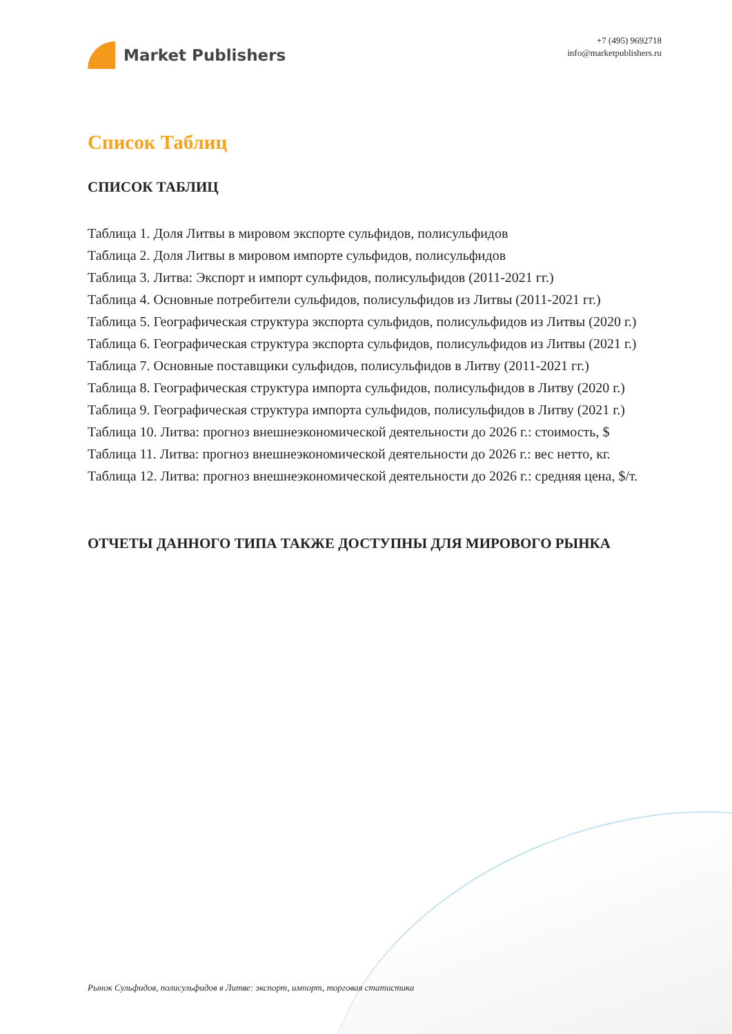Market Publishers
+7 (495) 9692718
info@marketpublishers.ru
Список Таблиц
СПИСОК ТАБЛИЦ
Таблица 1. Доля Литвы в мировом экспорте сульфидов, полисульфидов
Таблица 2. Доля Литвы в мировом импорте сульфидов, полисульфидов
Таблица 3. Литва: Экспорт и импорт сульфидов, полисульфидов (2011-2021 гг.)
Таблица 4. Основные потребители сульфидов, полисульфидов из Литвы (2011-2021 гг.)
Таблица 5. Географическая структура экспорта сульфидов, полисульфидов из Литвы (2020 г.)
Таблица 6. Географическая структура экспорта сульфидов, полисульфидов из Литвы (2021 г.)
Таблица 7. Основные поставщики сульфидов, полисульфидов в Литву (2011-2021 гг.)
Таблица 8. Географическая структура импорта сульфидов, полисульфидов в Литву (2020 г.)
Таблица 9. Географическая структура импорта сульфидов, полисульфидов в Литву (2021 г.)
Таблица 10. Литва: прогноз внешнеэкономической деятельности до 2026 г.: стоимость, $
Таблица 11. Литва: прогноз внешнеэкономической деятельности до 2026 г.: вес нетто, кг.
Таблица 12. Литва: прогноз внешнеэкономической деятельности до 2026 г.: средняя цена, $/т.
ОТЧЕТЫ ДАННОГО ТИПА ТАКЖЕ ДОСТУПНЫ ДЛЯ МИРОВОГО РЫНКА
Рынок Сульфидов, полисульфидов в Литве: экспорт, импорт, торговая статистика